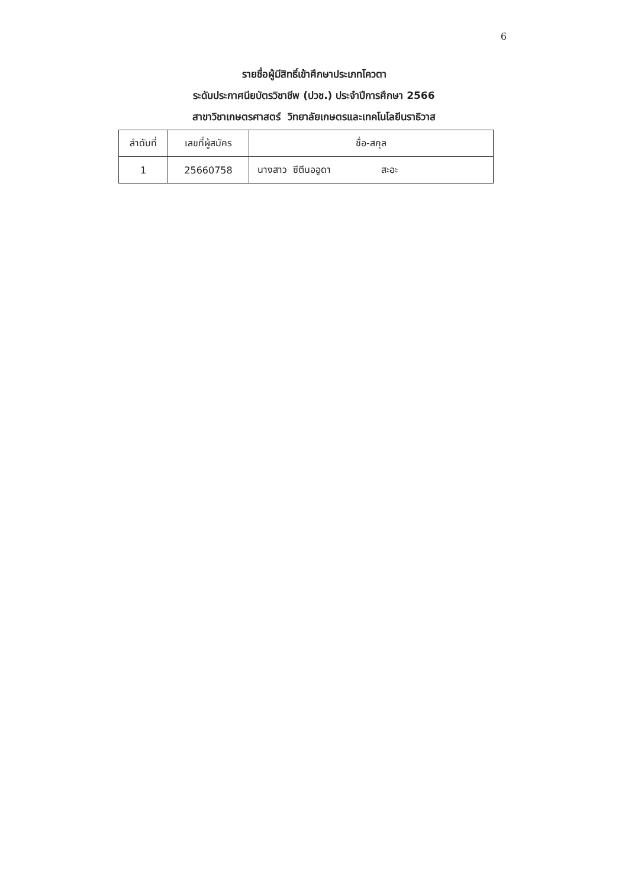6
รายชื่อผู้มีสิทธิ์เข้าศึกษาประเภทโควตา
ระดับประกาศนียบัตรวิชาชีพ (ปวช.) ประจำปีการศึกษา 2566
สาขาวิชาเกษตรศาสตร์ วิทยาลัยเกษตรและเทคโนโลยีนราธิวาส
| ลำดับที่ | เลขที่ผู้สมัคร | ชื่อ-สกุล |
| --- | --- | --- |
| 1 | 25660758 | นางสาว ซีตีนออูดา สะอะ |